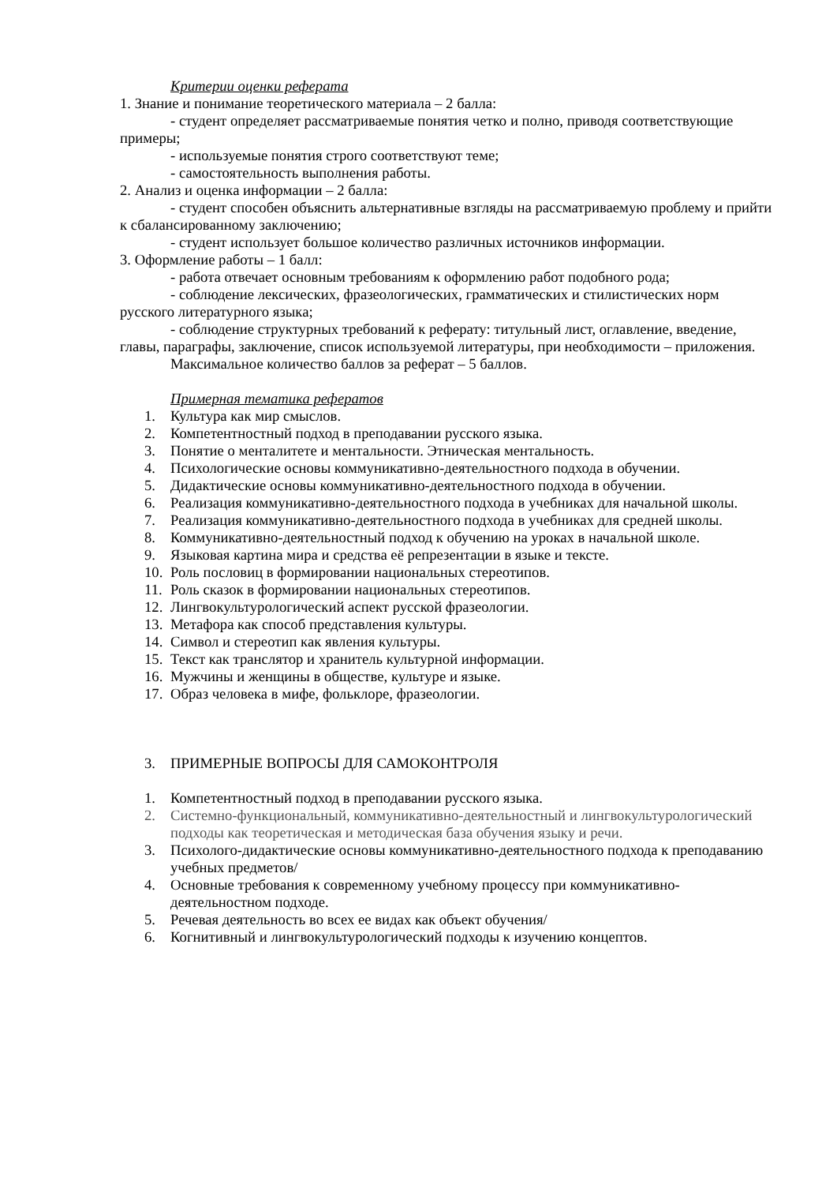Критерии оценки реферата
1. Знание и понимание теоретического материала – 2 балла:
- студент определяет рассматриваемые понятия четко и полно, приводя соответствующие примеры;
- используемые понятия строго соответствуют теме;
- самостоятельность выполнения работы.
2. Анализ и оценка информации – 2 балла:
- студент способен объяснить альтернативные взгляды на рассматриваемую проблему и прийти к сбалансированному заключению;
- студент использует большое количество различных источников информации.
3. Оформление работы – 1 балл:
- работа отвечает основным требованиям к оформлению работ подобного рода;
- соблюдение лексических, фразеологических, грамматических и стилистических норм русского литературного языка;
- соблюдение структурных требований к реферату: титульный лист, оглавление, введение, главы, параграфы, заключение, список используемой литературы, при необходимости – приложения.
Максимальное количество баллов за реферат – 5 баллов.
Примерная тематика рефератов
1. Культура как мир смыслов.
2. Компетентностный подход в преподавании русского языка.
3. Понятие о менталитете и ментальности. Этническая ментальность.
4. Психологические основы коммуникативно-деятельностного подхода в обучении.
5. Дидактические основы коммуникативно-деятельностного подхода в обучении.
6. Реализация коммуникативно-деятельностного подхода в учебниках для начальной школы.
7. Реализация коммуникативно-деятельностного подхода в учебниках для средней школы.
8. Коммуникативно-деятельностный подход к обучению на уроках в начальной школе.
9. Языковая картина мира и средства её репрезентации в языке и тексте.
10. Роль пословиц в формировании национальных стереотипов.
11. Роль сказок в формировании национальных стереотипов.
12. Лингвокультурологический аспект русской фразеологии.
13. Метафора как способ представления культуры.
14. Символ и стереотип как явления культуры.
15. Текст как транслятор и хранитель культурной информации.
16. Мужчины и женщины в обществе, культуре и языке.
17. Образ человека в мифе, фольклоре, фразеологии.
3. ПРИМЕРНЫЕ ВОПРОСЫ ДЛЯ САМОКОНТРОЛЯ
1. Компетентностный подход в преподавании русского языка.
2. Системно-функциональный, коммуникативно-деятельностный и лингвокультурологический подходы как теоретическая и методическая база обучения языку и речи.
3. Психолого-дидактические основы коммуникативно-деятельностного подхода к преподаванию учебных предметов/
4. Основные требования к современному учебному процессу при коммуникативно-деятельностном подходе.
5. Речевая деятельность во всех ее видах как объект обучения/
6. Когнитивный и лингвокультурологический подходы к изучению концептов.